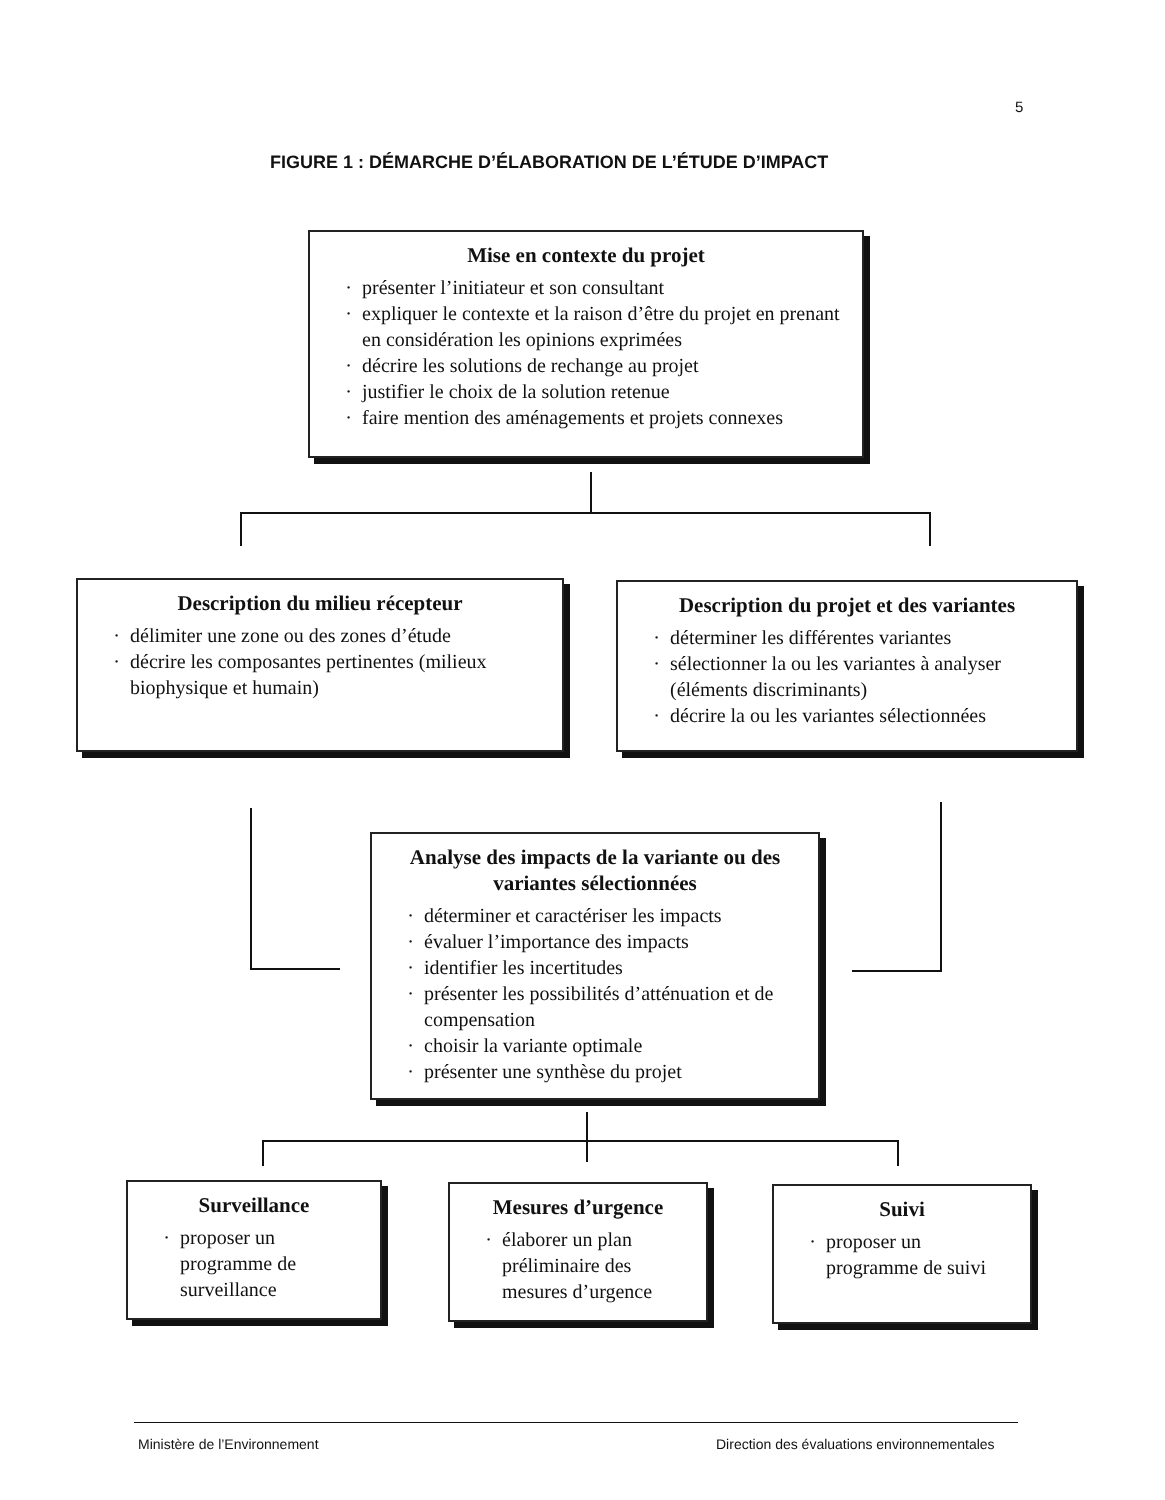5
FIGURE 1 : DÉMARCHE D’ÉLABORATION DE L’ÉTUDE D’IMPACT
Mise en contexte du projet
présenter l’initiateur et son consultant
expliquer le contexte et la raison d’être du projet en prenant en considération les opinions exprimées
décrire les solutions de rechange au projet
justifier le choix de la solution retenue
faire mention des aménagements et projets connexes
Description du milieu récepteur
délimiter une zone ou des zones d’étude
décrire les composantes pertinentes (milieux biophysique et humain)
Description du projet et des variantes
déterminer les différentes variantes
sélectionner la ou les variantes à analyser (éléments discriminants)
décrire la ou les variantes sélectionnées
Analyse des impacts de la variante ou des variantes sélectionnées
déterminer et caractériser les impacts
évaluer l’importance des impacts
identifier les incertitudes
présenter les possibilités d’atténuation et de compensation
choisir la variante optimale
présenter une synthèse du projet
Surveillance
proposer un programme de surveillance
Mesures d’urgence
élaborer un plan préliminaire des mesures d’urgence
Suivi
proposer un programme de suivi
Ministère de l’Environnement
Direction des évaluations environnementales